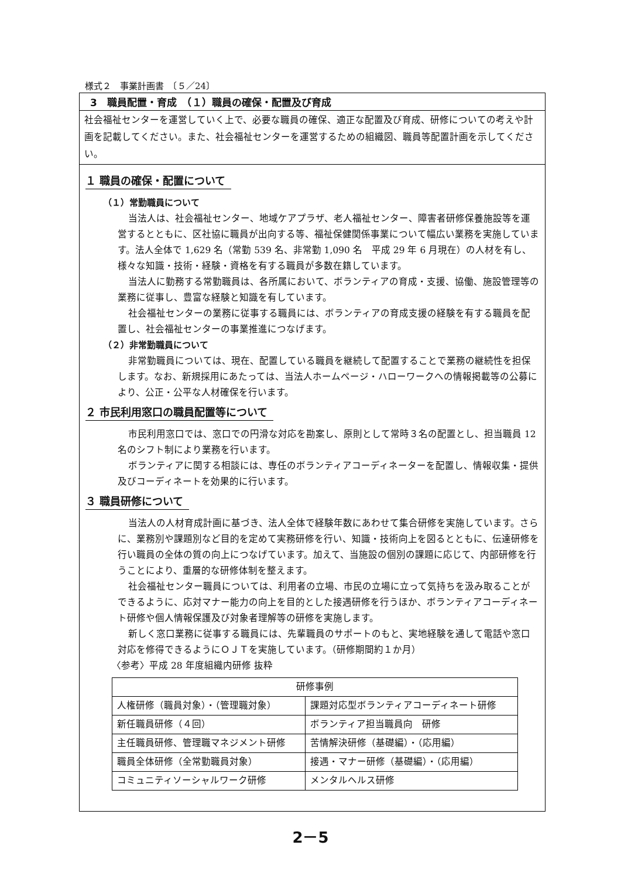様式２　事業計画書　〔５／24〕
3　職員配置・育成　（１）職員の確保・配置及び育成
社会福祉センターを運営していく上で、必要な職員の確保、適正な配置及び育成、研修についての考えや計画を記載してください。また、社会福祉センターを運営するための組織図、職員等配置計画を示してください。
１ 職員の確保・配置について
（１）常勤職員について
当法人は、社会福祉センター、地域ケアプラザ、老人福祉センター、障害者研修保養施設等を運営するとともに、区社協に職員が出向する等、福祉保健関係事業について幅広い業務を実施しています。法人全体で 1,629 名（常勤 539 名、非常勤 1,090 名　平成 29 年 6 月現在）の人材を有し、様々な知識・技術・経験・資格を有する職員が多数在籍しています。
当法人に勤務する常勤職員は、各所属において、ボランティアの育成・支援、協働、施設管理等の業務に従事し、豊富な経験と知識を有しています。
社会福祉センターの業務に従事する職員には、ボランティアの育成支援の経験を有する職員を配置し、社会福祉センターの事業推進につなげます。
（２）非常勤職員について
非常勤職員については、現在、配置している職員を継続して配置することで業務の継続性を担保します。なお、新規採用にあたっては、当法人ホームページ・ハローワークへの情報掲載等の公募により、公正・公平な人材確保を行います。
２ 市民利用窓口の職員配置等について
市民利用窓口では、窓口での円滑な対応を勘案し、原則として常時３名の配置とし、担当職員 12 名のシフト制により業務を行います。
ボランティアに関する相談には、専任のボランティアコーディネーターを配置し、情報収集・提供及びコーディネートを効果的に行います。
３ 職員研修について
当法人の人材育成計画に基づき、法人全体で経験年数にあわせて集合研修を実施しています。さらに、業務別や課題別など目的を定めて実務研修を行い、知識・技術向上を図るとともに、伝達研修を行い職員の全体の質の向上につなげています。加えて、当施設の個別の課題に応じて、内部研修を行うことにより、重層的な研修体制を整えます。
社会福祉センター職員については、利用者の立場、市民の立場に立って気持ちを汲み取ることができるように、応対マナー能力の向上を目的とした接遇研修を行うほか、ボランティアコーディネート研修や個人情報保護及び対象者理解等の研修を実施します。
新しく窓口業務に従事する職員には、先輩職員のサポートのもと、実地経験を通して電話や窓口対応を修得できるようにＯＪＴを実施しています。（研修期間約１か月）
〈参考〉平成 28 年度組織内研修 抜粋
| 研修事例 | |
| --- | --- |
| 人権研修（職員対象）・（管理職対象） | 課題対応型ボランティアコーディネート研修 |
| 新任職員研修（４回） | ボランティア担当職員向 研修 |
| 主任職員研修、管理職マネジメント研修 | 苦情解決研修（基礎編）・（応用編） |
| 職員全体研修（全常勤職員対象） | 接遇・マナー研修（基礎編）・（応用編） |
| コミュニティソーシャルワーク研修 | メンタルヘルス研修 |
2－5